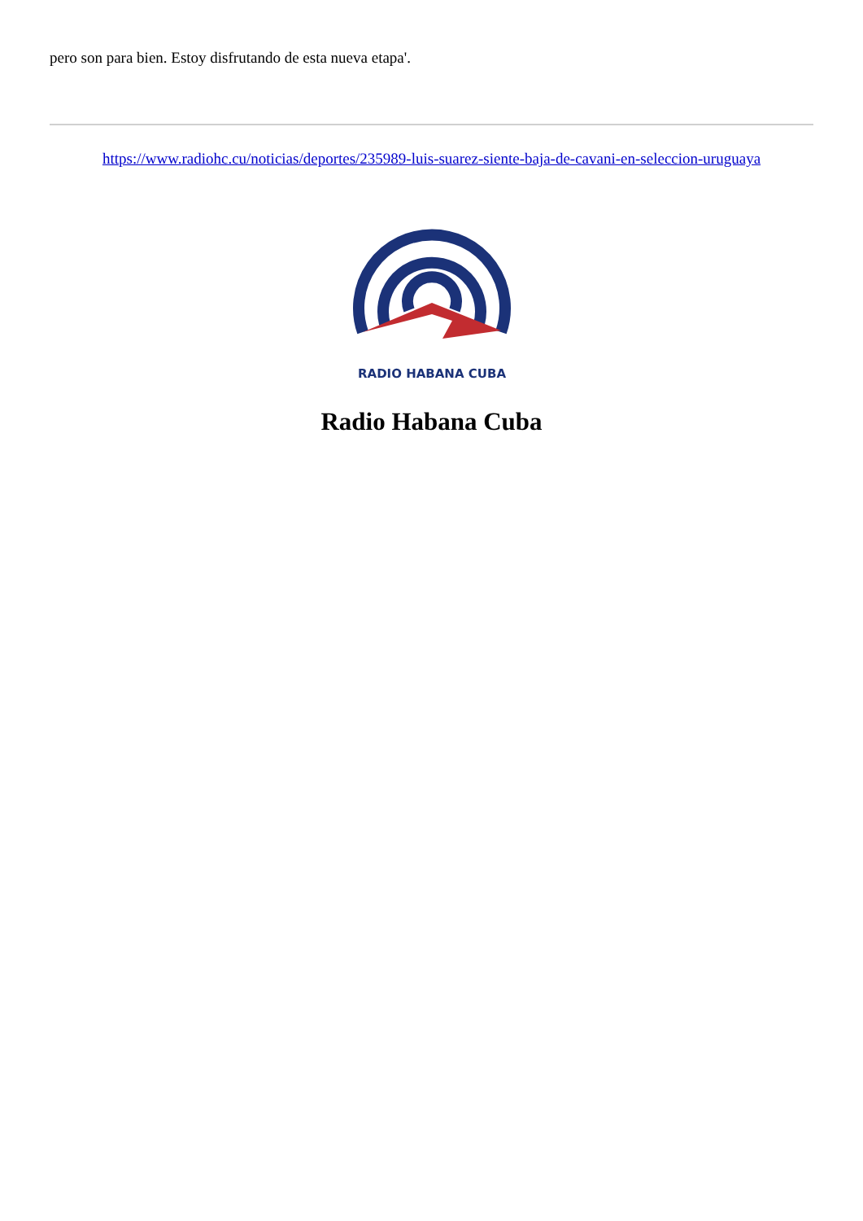pero son para bien. Estoy disfrutando de esta nueva etapa'.
https://www.radiohc.cu/noticias/deportes/235989-luis-suarez-siente-baja-de-cavani-en-seleccion-uruguaya
RADIO HABANA CUBA
Radio Habana Cuba